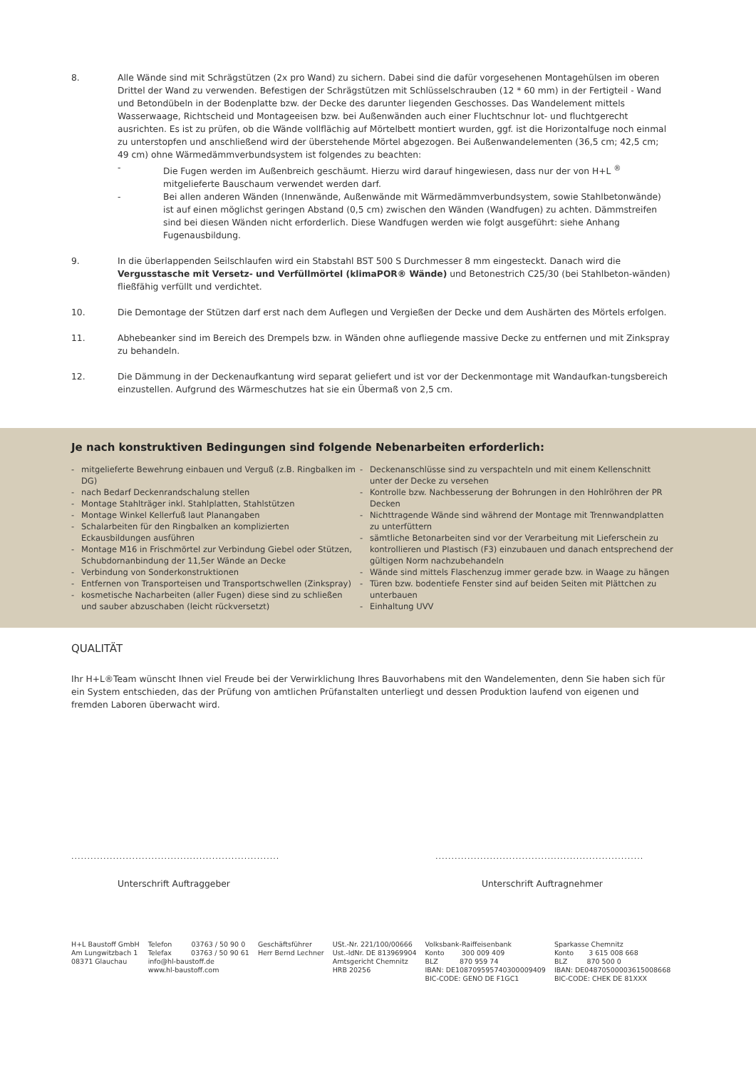8. Alle Wände sind mit Schrägstützen (2x pro Wand) zu sichern. Dabei sind die dafür vorgesehenen Montagehülsen im oberen Drittel der Wand zu verwenden. Befestigen der Schrägstützen mit Schlüsselschrauben (12 * 60 mm) in der Fertigteil - Wand und Betondübeln in der Bodenplatte bzw. der Decke des darunter liegenden Geschosses. Das Wandelement mittels Wasserwaage, Richtscheid und Montageeisen bzw. bei Außenwänden auch einer Fluchtschnur lot- und fluchtgerecht ausrichten. Es ist zu prüfen, ob die Wände vollflächig auf Mörtelbett montiert wurden, ggf. ist die Horizontalfuge noch einmal zu unterstopfen und anschließend wird der überstehende Mörtel abgezogen. Bei Außenwandelementen (36,5 cm; 42,5 cm; 49 cm) ohne Wärmedämmverbundsystem ist folgendes zu beachten:
- Die Fugen werden im Außenbreich geschäumt. Hierzu wird darauf hingewiesen, dass nur der von H+L <sup>®</sup> mitgelieferte Bauschaum verwendet werden darf.
- Bei allen anderen Wänden (Innenwände, Außenwände mit Wärmedämmverbundsystem, sowie Stahlbetonwände) ist auf einen möglichst geringen Abstand (0,5 cm) zwischen den Wänden (Wandfugen) zu achten. Dämmstreifen sind bei diesen Wänden nicht erforderlich. Diese Wandfugen werden wie folgt ausgeführt: siehe Anhang Fugenausbildung.
9. In die überlappenden Seilschlaufen wird ein Stabstahl BST 500 S Durchmesser 8 mm eingesteckt. Danach wird die Vergusstasche mit Versetz- und Verfüllmörtel (klimaPOR® Wände) und Betonestrich C25/30 (bei Stahlbeton-wänden) fließfähig verfüllt und verdichtet.
10. Die Demontage der Stützen darf erst nach dem Auflegen und Vergießen der Decke und dem Aushärten des Mörtels erfolgen.
11. Abhebeanker sind im Bereich des Drempels bzw. in Wänden ohne aufliegende massive Decke zu entfernen und mit Zinkspray zu behandeln.
12. Die Dämmung in der Deckenaufkantung wird separat geliefert und ist vor der Deckenmontage mit Wandaufkan-tungsbereich einzustellen. Aufgrund des Wärmeschutzes hat sie ein Übermaß von 2,5 cm.
Je nach konstruktiven Bedingungen sind folgende Nebenarbeiten erforderlich:
- mitgelieferte Bewehrung einbauen und Verguß (z.B. Ringbalken im DG)
- nach Bedarf Deckenrandschalung stellen
- Montage Stahlträger inkl. Stahlplatten, Stahlstützen
- Montage Winkel Kellerfuß laut Planangaben
- Schalarbeiten für den Ringbalken an komplizierten Eckausbildungen ausführen
- Montage M16 in Frischmörtel zur Verbindung Giebel oder Stützen, Schubdornanbindung der 11,5er Wände an Decke
- Verbindung von Sonderkonstruktionen
- Entfernen von Transporteisen und Transportschwellen (Zinkspray)
- kosmetische Nacharbeiten (aller Fugen) diese sind zu schließen und sauber abzuschaben (leicht rückversetzt)
- Deckenanschlüsse sind zu verspachteln und mit einem Kellenschnitt unter der Decke zu versehen
- Kontrolle bzw. Nachbesserung der Bohrungen in den Hohlröhren der PR Decken
- Nichttragende Wände sind während der Montage mit Trennwandplatten zu unterfüttern
- sämtliche Betonarbeiten sind vor der Verarbeitung mit Lieferschein zu kontrollieren und Plastisch (F3) einzubauen und danach entsprechend der gültigen Norm nachzubehandeln
- Wände sind mittels Flaschenzug immer gerade bzw. in Waage zu hängen
- Türen bzw. bodentiefe Fenster sind auf beiden Seiten mit Plättchen zu unterbauen
- Einhaltung UVV
QUALITÄT
Ihr H+L®Team wünscht Ihnen viel Freude bei der Verwirklichung Ihres Bauvorhabens mit den Wandelementen, denn Sie haben sich für ein System entschieden, das der Prüfung von amtlichen Prüfanstalten unterliegt und dessen Produktion laufend von eigenen und fremden Laboren überwacht wird.
.................................................................
Unterschrift Auftraggeber
.................................................................
Unterschrift Auftragnehmer
H+L Baustoff GmbH
Am Lungwitzbach 1
08371 Glauchau
Telefon 03763 / 50 90 0
Telefax 03763 / 50 90 61
info@hl-baustoff.de
www.hl-baustoff.com
Geschäftsführer
Herr Bernd Lechner
USt.-Nr. 221/100/00666
Ust.-IdNr. DE 813969904
Amtsgericht Chemnitz
HRB 20256
Volksbank-Raiffeisenbank
Konto 300 009 409
BLZ 870 959 74
IBAN: DE10870959574030000940​9
BIC-CODE: GENO DE F1GC1
Sparkasse Chemnitz
Konto 3 615 008 668
BLZ 870 500 0
IBAN: DE04870500003615008668
BIC-CODE: CHEK DE 81XXX